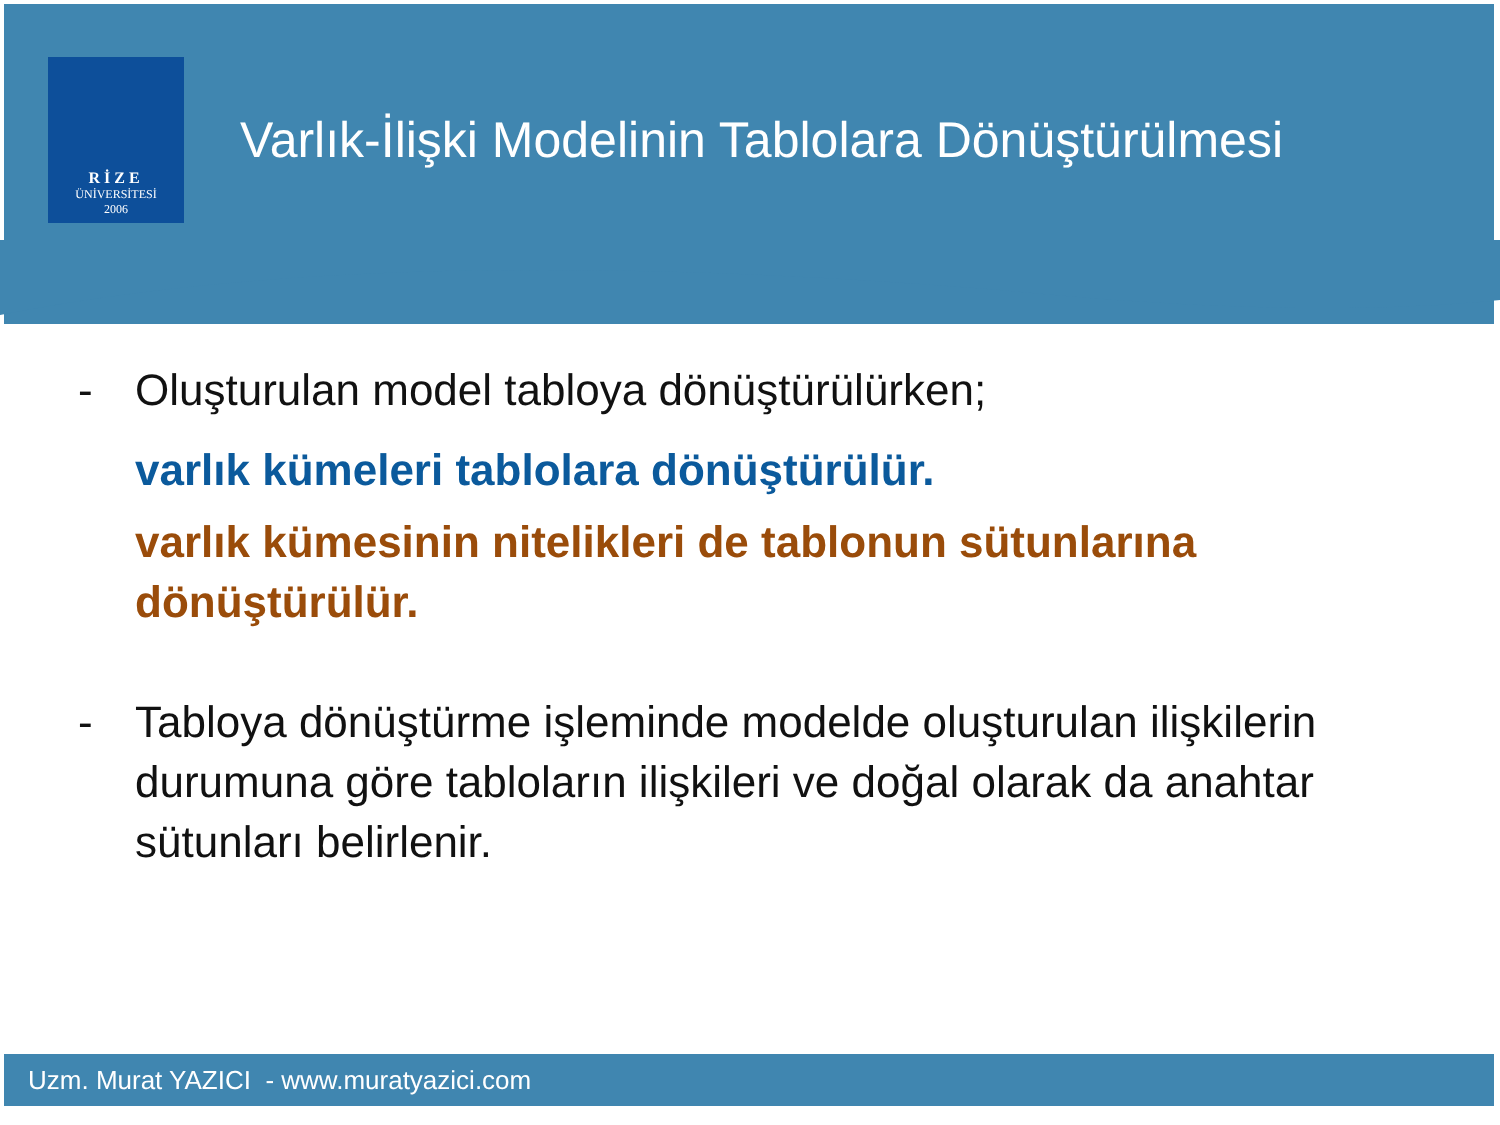RİZE
ÜNİVERSİTESİ
2006
Varlık-İlişki Modelinin Tablolara Dönüştürülmesi
- Oluşturulan model tabloya dönüştürülürken;
varlık kümeleri tablolara dönüştürülür.
varlık kümesinin nitelikleri de tablonun sütunlarına dönüştürülür.
- Tabloya dönüştürme işleminde modelde oluşturulan ilişkilerin durumuna göre tabloların ilişkileri ve doğal olarak da anahtar sütunları belirlenir.
Uzm. Murat YAZICI - www.muratyazici.com